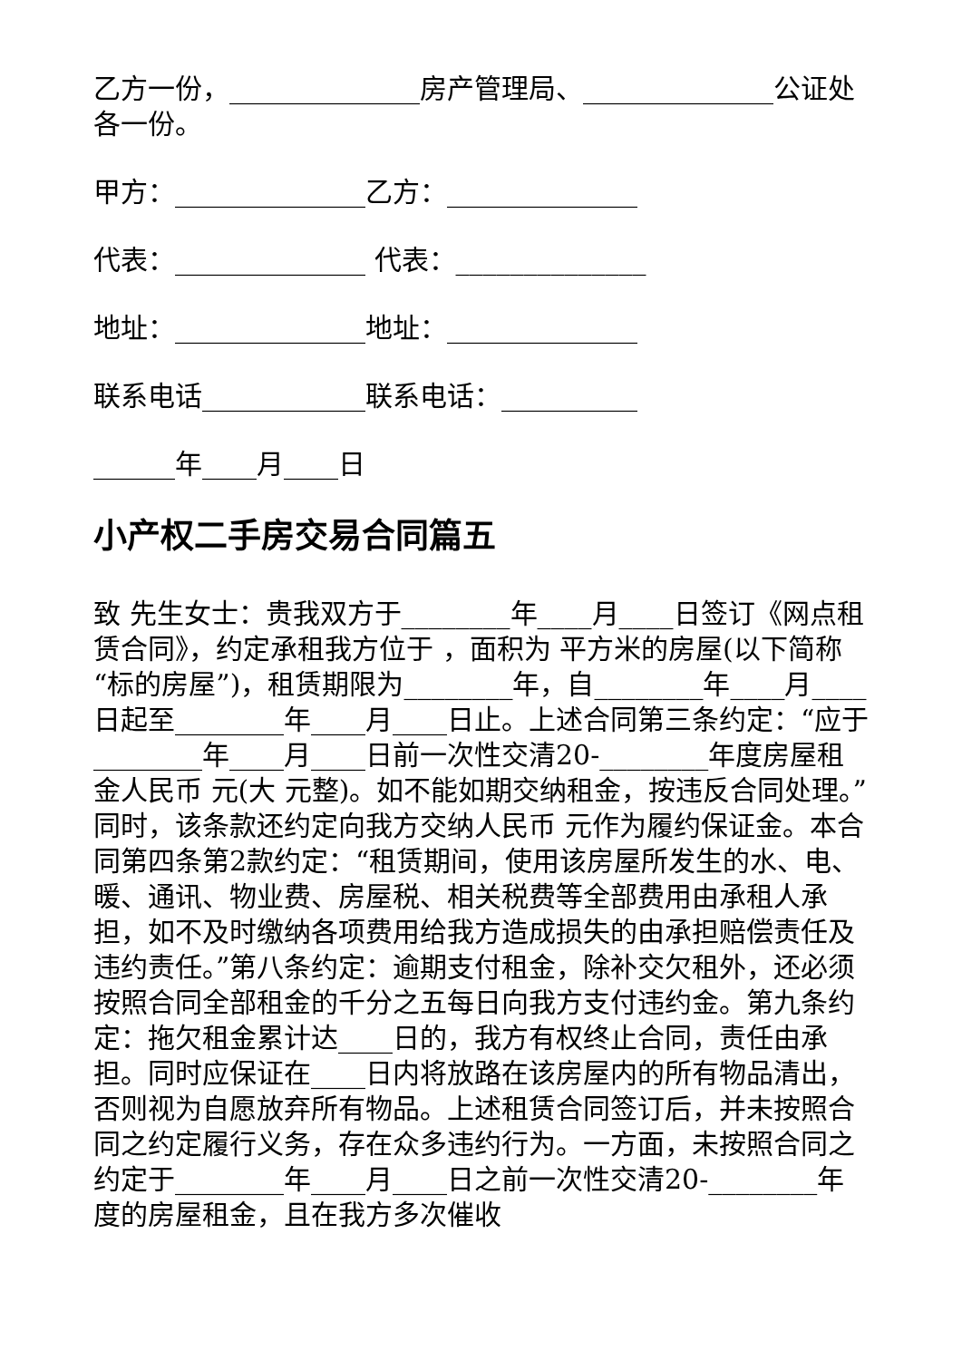乙方一份，______________房产管理局、______________公证处各一份。
甲方：______________乙方：______________
代表：______________ 代表：______________
地址：______________地址：______________
联系电话____________联系电话：__________
______年____月____日
小产权二手房交易合同篇五
致 先生女士：贵我双方于________年____月____日签订《网点租赁合同》，约定承租我方位于 ，面积为 平方米的房屋(以下简称“标的房屋”)，租赁期限为________年，自________年____月____日起至________年____月____日止。上述合同第三条约定：“应于________年____月____日前一次性交清20-________年度房屋租金人民币 元(大 元整)。如不能如期交纳租金，按违反合同处理。”同时，该条款还约定向我方交纳人民币 元作为履约保证金。本合同第四条第2款约定：“租赁期间，使用该房屋所发生的水、电、暖、通讯、物业费、房屋税、相关税费等全部费用由承租人承担，如不及时缴纳各项费用给我方造成损失的由承担赔偿责任及违约责任。”第八条约定：逾期支付租金，除补交欠租外，还必须按照合同全部租金的千分之五每日向我方支付违约金。第九条约定：拖欠租金累计达____日的，我方有权终止合同，责任由承担。同时应保证在____日内将放路在该房屋内的所有物品清出，否则视为自愿放弃所有物品。上述租赁合同签订后，并未按照合同之约定履行义务，存在众多违约行为。一方面，未按照合同之约定于________年____月____日之前一次性交清20-________年度的房屋租金，且在我方多次催收